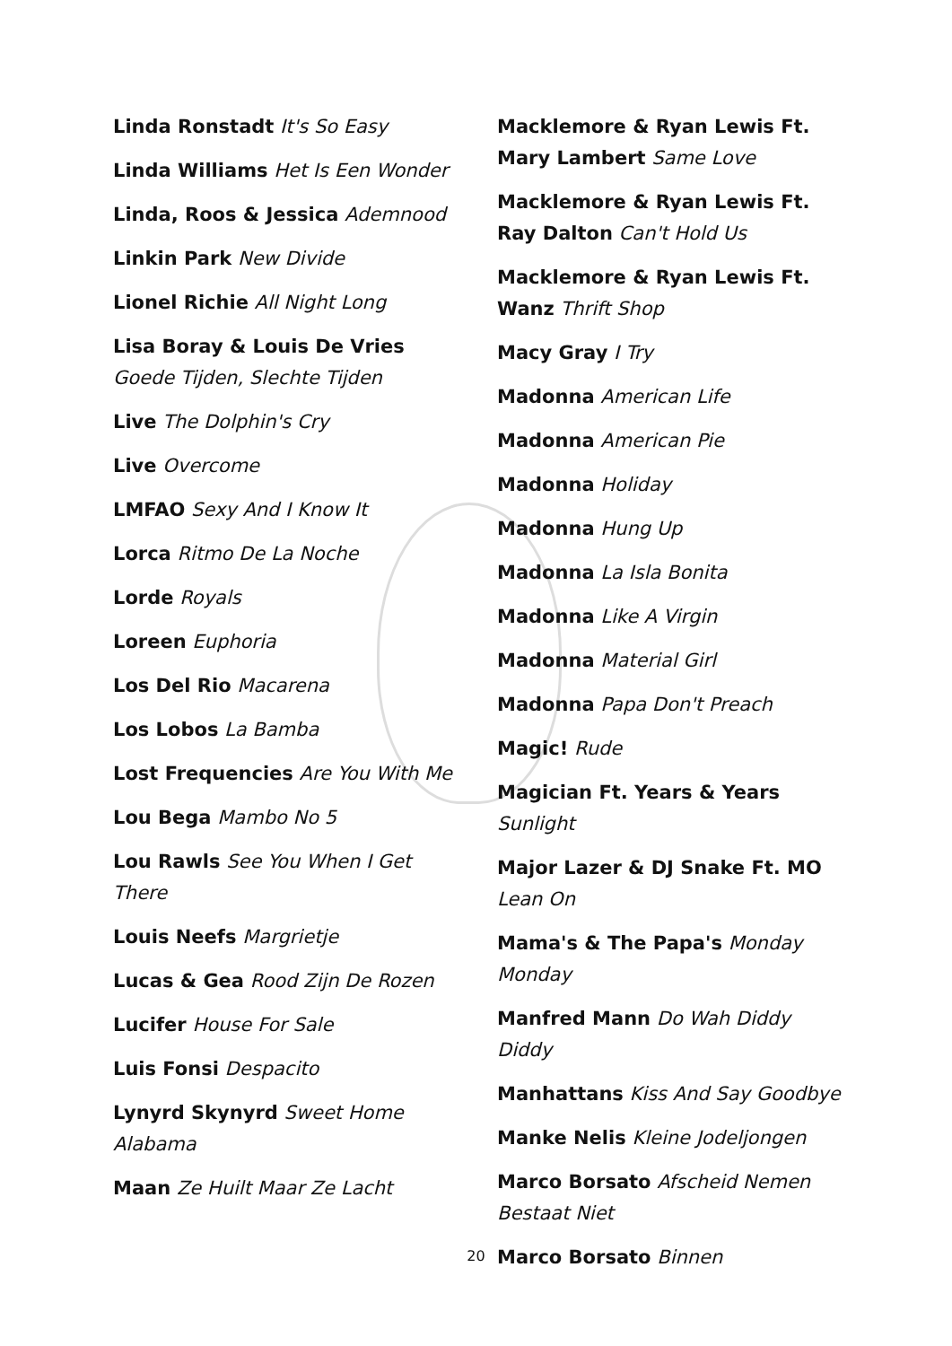Linda Ronstadt It's So Easy
Linda Williams Het Is Een Wonder
Linda, Roos & Jessica Ademnood
Linkin Park New Divide
Lionel Richie All Night Long
Lisa Boray & Louis De Vries Goede Tijden, Slechte Tijden
Live The Dolphin's Cry
Live Overcome
LMFAO Sexy And I Know It
Lorca Ritmo De La Noche
Lorde Royals
Loreen Euphoria
Los Del Rio Macarena
Los Lobos La Bamba
Lost Frequencies Are You With Me
Lou Bega Mambo No 5
Lou Rawls See You When I Get There
Louis Neefs Margrietje
Lucas & Gea Rood Zijn De Rozen
Lucifer House For Sale
Luis Fonsi Despacito
Lynyrd Skynyrd Sweet Home Alabama
Maan Ze Huilt Maar Ze Lacht
Macklemore & Ryan Lewis Ft. Mary Lambert Same Love
Macklemore & Ryan Lewis Ft. Ray Dalton Can't Hold Us
Macklemore & Ryan Lewis Ft. Wanz Thrift Shop
Macy Gray I Try
Madonna American Life
Madonna American Pie
Madonna Holiday
Madonna Hung Up
Madonna La Isla Bonita
Madonna Like A Virgin
Madonna Material Girl
Madonna Papa Don't Preach
Magic! Rude
Magician Ft. Years & Years Sunlight
Major Lazer & DJ Snake Ft. MO Lean On
Mama's & The Papa's Monday Monday
Manfred Mann Do Wah Diddy Diddy
Manhattans Kiss And Say Goodbye
Manke Nelis Kleine Jodeljongen
Marco Borsato Afscheid Nemen Bestaat Niet
Marco Borsato Binnen
20